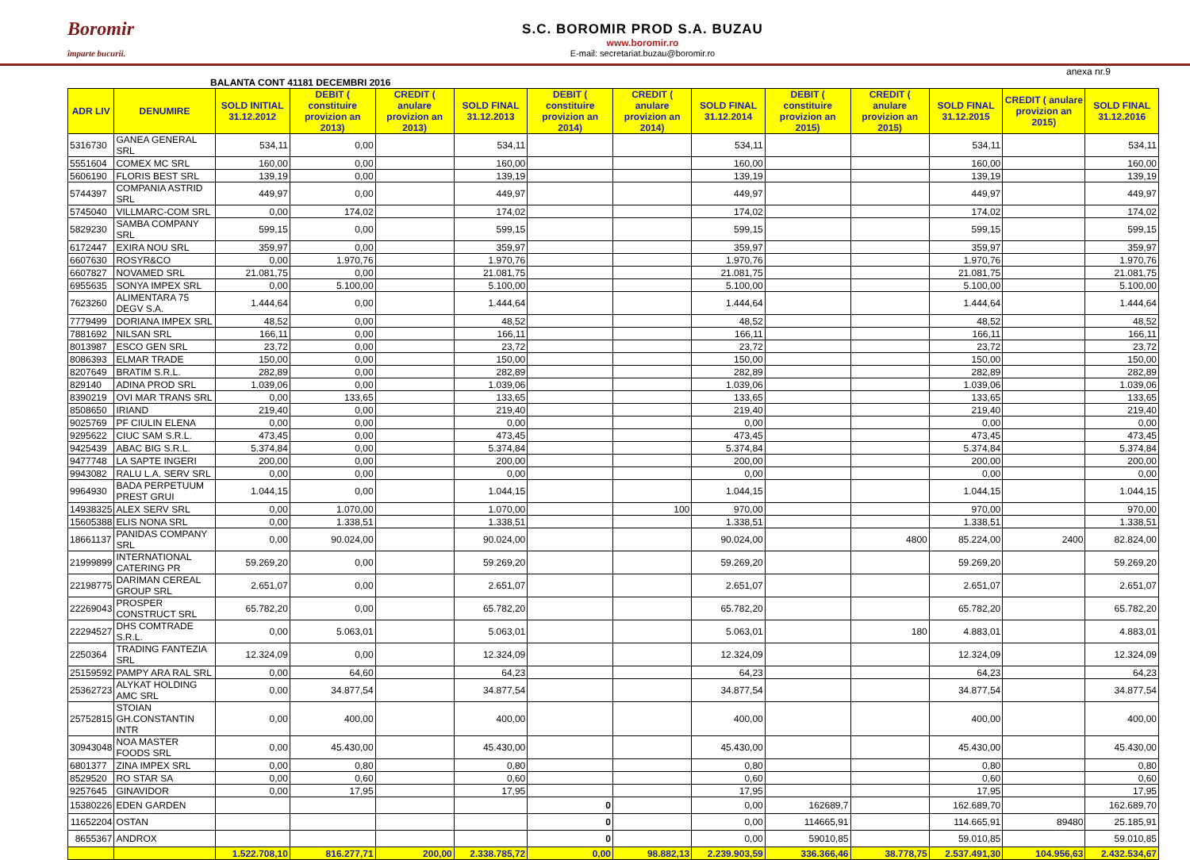Boromir
împarte bucurii.
S.C. BOROMIR PROD S.A. BUZAU
www.boromir.ro
E-mail: secretariat.buzau@boromir.ro
anexa nr.9
BALANTA CONT 41181 DECEMBRI 2016
| ADR LIV | DENUMIRE | SOLD INITIAL 31.12.2012 | DEBIT ( constituire provizion an 2013) | CREDIT ( anulare provizion an 2013) | SOLD FINAL 31.12.2013 | DEBIT ( constituire provizion an 2014) | CREDIT ( anulare provizion an 2014) | SOLD FINAL 31.12.2014 | DEBIT ( constituire provizion an 2015) | CREDIT ( anulare provizion an 2015) | SOLD FINAL 31.12.2015 | CREDIT ( anulare provizion an 2015) | SOLD FINAL 31.12.2016 |
| --- | --- | --- | --- | --- | --- | --- | --- | --- | --- | --- | --- | --- | --- |
| 5316730 | GANEA GENERAL SRL | 534,11 | 0,00 | | 534,11 | | | 534,11 | | | 534,11 | | 534,11 |
| 5551604 | COMEX MC SRL | 160,00 | 0,00 | | 160,00 | | | 160,00 | | | 160,00 | | 160,00 |
| 5606190 | FLORIS BEST SRL | 139,19 | 0,00 | | 139,19 | | | 139,19 | | | 139,19 | | 139,19 |
| 5744397 | COMPANIA ASTRID SRL | 449,97 | 0,00 | | 449,97 | | | 449,97 | | | 449,97 | | 449,97 |
| 5745040 | VILLMARC-COM SRL | 0,00 | 174,02 | | 174,02 | | | 174,02 | | | 174,02 | | 174,02 |
| 5829230 | SAMBA COMPANY SRL | 599,15 | 0,00 | | 599,15 | | | 599,15 | | | 599,15 | | 599,15 |
| 6172447 | EXIRA NOU SRL | 359,97 | 0,00 | | 359,97 | | | 359,97 | | | 359,97 | | 359,97 |
| 6607630 | ROSYR&CO | 0,00 | 1.970,76 | | 1.970,76 | | | 1.970,76 | | | 1.970,76 | | 1.970,76 |
| 6607827 | NOVAMED SRL | 21.081,75 | 0,00 | | 21.081,75 | | | 21.081,75 | | | 21.081,75 | | 21.081,75 |
| 6955635 | SONYA IMPEX SRL | 0,00 | 5.100,00 | | 5.100,00 | | | 5.100,00 | | | 5.100,00 | | 5.100,00 |
| 7623260 | ALIMENTARA 75 DEGV S.A. | 1.444,64 | 0,00 | | 1.444,64 | | | 1.444,64 | | | 1.444,64 | | 1.444,64 |
| 7779499 | DORIANA IMPEX SRL | 48,52 | 0,00 | | 48,52 | | | 48,52 | | | 48,52 | | 48,52 |
| 7881692 | NILSAN SRL | 166,11 | 0,00 | | 166,11 | | | 166,11 | | | 166,11 | | 166,11 |
| 8013987 | ESCO GEN SRL | 23,72 | 0,00 | | 23,72 | | | 23,72 | | | 23,72 | | 23,72 |
| 8086393 | ELMAR TRADE | 150,00 | 0,00 | | 150,00 | | | 150,00 | | | 150,00 | | 150,00 |
| 8207649 | BRATIM S.R.L. | 282,89 | 0,00 | | 282,89 | | | 282,89 | | | 282,89 | | 282,89 |
| 829140 | ADINA PROD SRL | 1.039,06 | 0,00 | | 1.039,06 | | | 1.039,06 | | | 1.039,06 | | 1.039,06 |
| 8390219 | OVI MAR TRANS SRL | 0,00 | 133,65 | | 133,65 | | | 133,65 | | | 133,65 | | 133,65 |
| 8508650 | IRIAND | 219,40 | 0,00 | | 219,40 | | | 219,40 | | | 219,40 | | 219,40 |
| 9025769 | PF CIULIN ELENA | 0,00 | 0,00 | | 0,00 | | | 0,00 | | | 0,00 | | 0,00 |
| 9295622 | CIUC SAM S.R.L. | 473,45 | 0,00 | | 473,45 | | | 473,45 | | | 473,45 | | 473,45 |
| 9425439 | ABAC BIG S.R.L. | 5.374,84 | 0,00 | | 5.374,84 | | | 5.374,84 | | | 5.374,84 | | 5.374,84 |
| 9477748 | LA SAPTE INGERI | 200,00 | 0,00 | | 200,00 | | | 200,00 | | | 200,00 | | 200,00 |
| 9943082 | RALU L.A. SERV SRL | 0,00 | 0,00 | | 0,00 | | | 0,00 | | | 0,00 | | 0,00 |
| 9964930 | BADA PERPETUUM PREST GRUI | 1.044,15 | 0,00 | | 1.044,15 | | | 1.044,15 | | | 1.044,15 | | 1.044,15 |
| 14938325 | ALEX SERV SRL | 0,00 | 1.070,00 | | 1.070,00 | | 100 | 970,00 | | | 970,00 | | 970,00 |
| 15605388 | ELIS NONA SRL | 0,00 | 1.338,51 | | 1.338,51 | | | 1.338,51 | | | 1.338,51 | | 1.338,51 |
| 18661137 | PANIDAS COMPANY SRL | 0,00 | 90.024,00 | | 90.024,00 | | | 90.024,00 | | 4800 | 85.224,00 | 2400 | 82.824,00 |
| 21999899 | INTERNATIONAL CATERING PR | 59.269,20 | 0,00 | | 59.269,20 | | | 59.269,20 | | | 59.269,20 | | 59.269,20 |
| 22198775 | DARIMAN CEREAL GROUP SRL | 2.651,07 | 0,00 | | 2.651,07 | | | 2.651,07 | | | 2.651,07 | | 2.651,07 |
| 22269043 | PROSPER CONSTRUCT SRL | 65.782,20 | 0,00 | | 65.782,20 | | | 65.782,20 | | | 65.782,20 | | 65.782,20 |
| 22294527 | DHS COMTRADE S.R.L. | 0,00 | 5.063,01 | | 5.063,01 | | | 5.063,01 | | 180 | 4.883,01 | | 4.883,01 |
| 2250364 | TRADING FANTEZIA SRL | 12.324,09 | 0,00 | | 12.324,09 | | | 12.324,09 | | | 12.324,09 | | 12.324,09 |
| 25159592 | PAMPY ARA RAL SRL | 0,00 | 64,60 | | 64,23 | | | 64,23 | | | 64,23 | | 64,23 |
| 25362723 | ALYKAT HOLDING AMC SRL | 0,00 | 34.877,54 | | 34.877,54 | | | 34.877,54 | | | 34.877,54 | | 34.877,54 |
| 25752815 | STOIAN GH.CONSTANTIN INTR | 0,00 | 400,00 | | 400,00 | | | 400,00 | | | 400,00 | | 400,00 |
| 30943048 | NOA MASTER FOODS SRL | 0,00 | 45.430,00 | | 45.430,00 | | | 45.430,00 | | | 45.430,00 | | 45.430,00 |
| 6801377 | ZINA IMPEX SRL | 0,00 | 0,80 | | 0,80 | | | 0,80 | | | 0,80 | | 0,80 |
| 8529520 | RO STAR SA | 0,00 | 0,60 | | 0,60 | | | 0,60 | | | 0,60 | | 0,60 |
| 9257645 | GINAVIDOR | 0,00 | 17,95 | | 17,95 | | | 17,95 | | | 17,95 | | 17,95 |
| 15380226 | EDEN GARDEN | | | | | 0 | | 0,00 | 162689,7 | | 162.689,70 | | 162.689,70 |
| 11652204 | OSTAN | | | | | 0 | | 0,00 | 114665,91 | | 114.665,91 | 89480 | 25.185,91 |
| 8655367 | ANDROX | | | | | 0 | | 0,00 | 59010,85 | | 59.010,85 | | 59.010,85 |
| | | 1.522.708,10 | 816.277,71 | 200,00 | 2.338.785,72 | 0,00 | 98.882,13 | 2.239.903,59 | 336.366,46 | 38.778,75 | 2.537.491,30 | 104.956,63 | 2.432.534,67 |